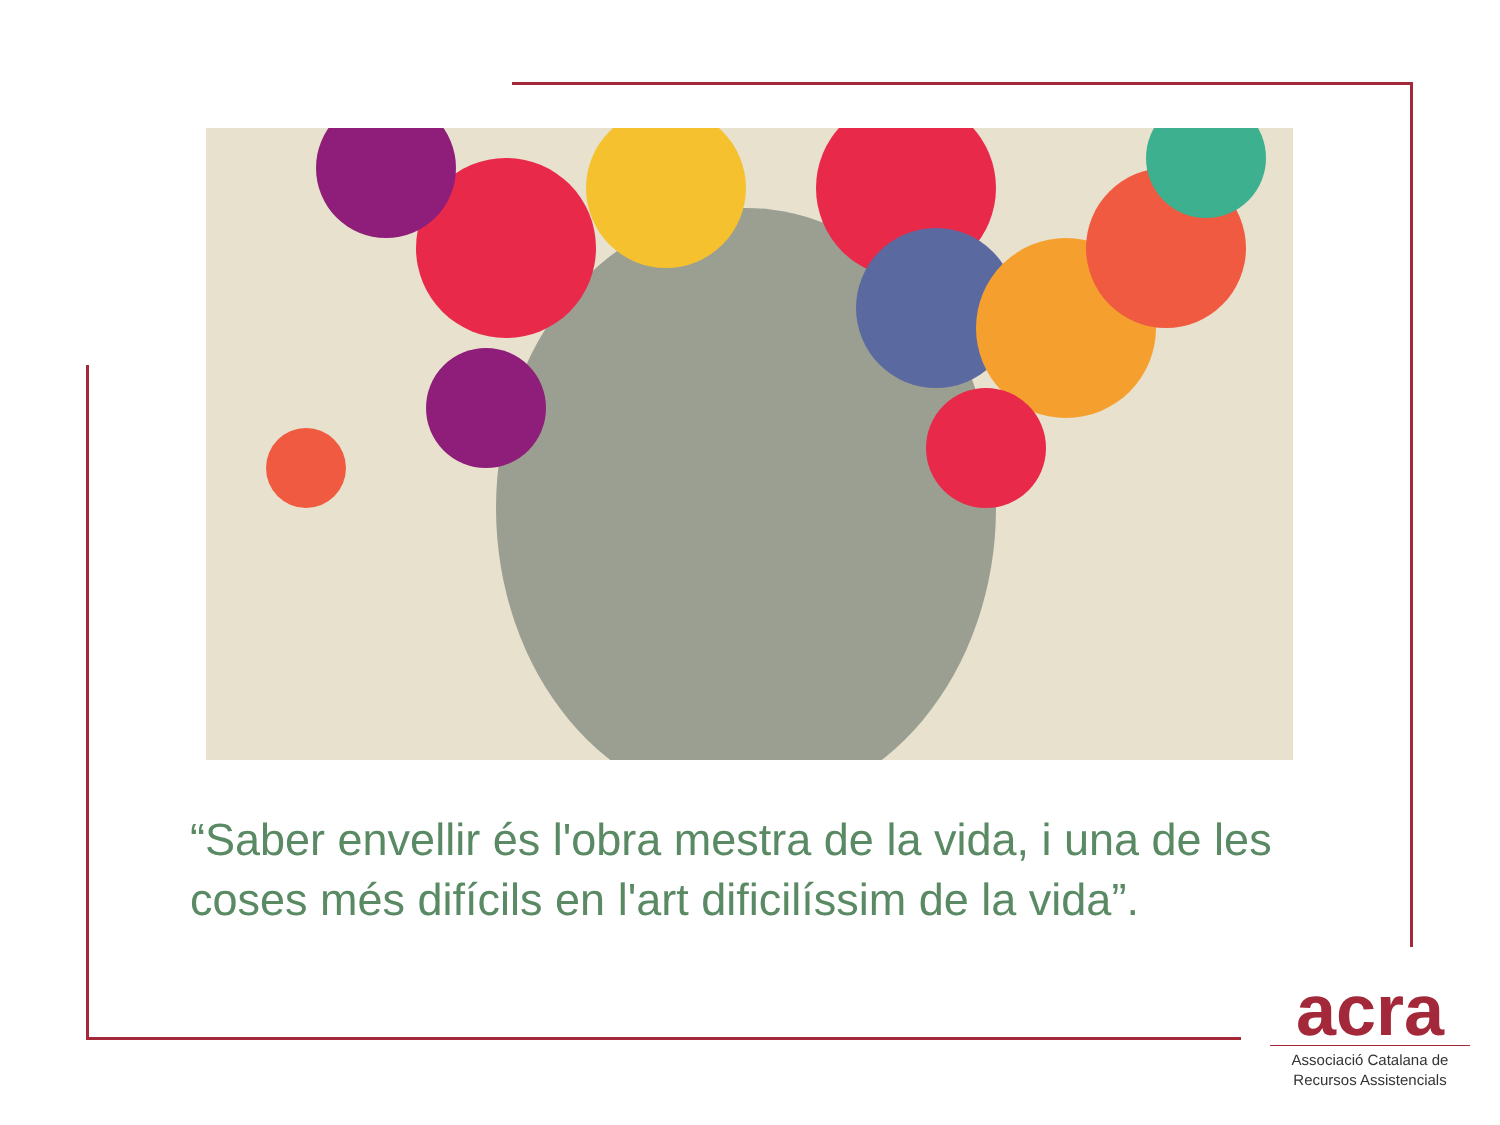“Saber envellir és l'obra mestra de la vida, i una de les coses més difícils en l'art dificilíssim de la vida”.
acra
Associació Catalana de Recursos Assistencials